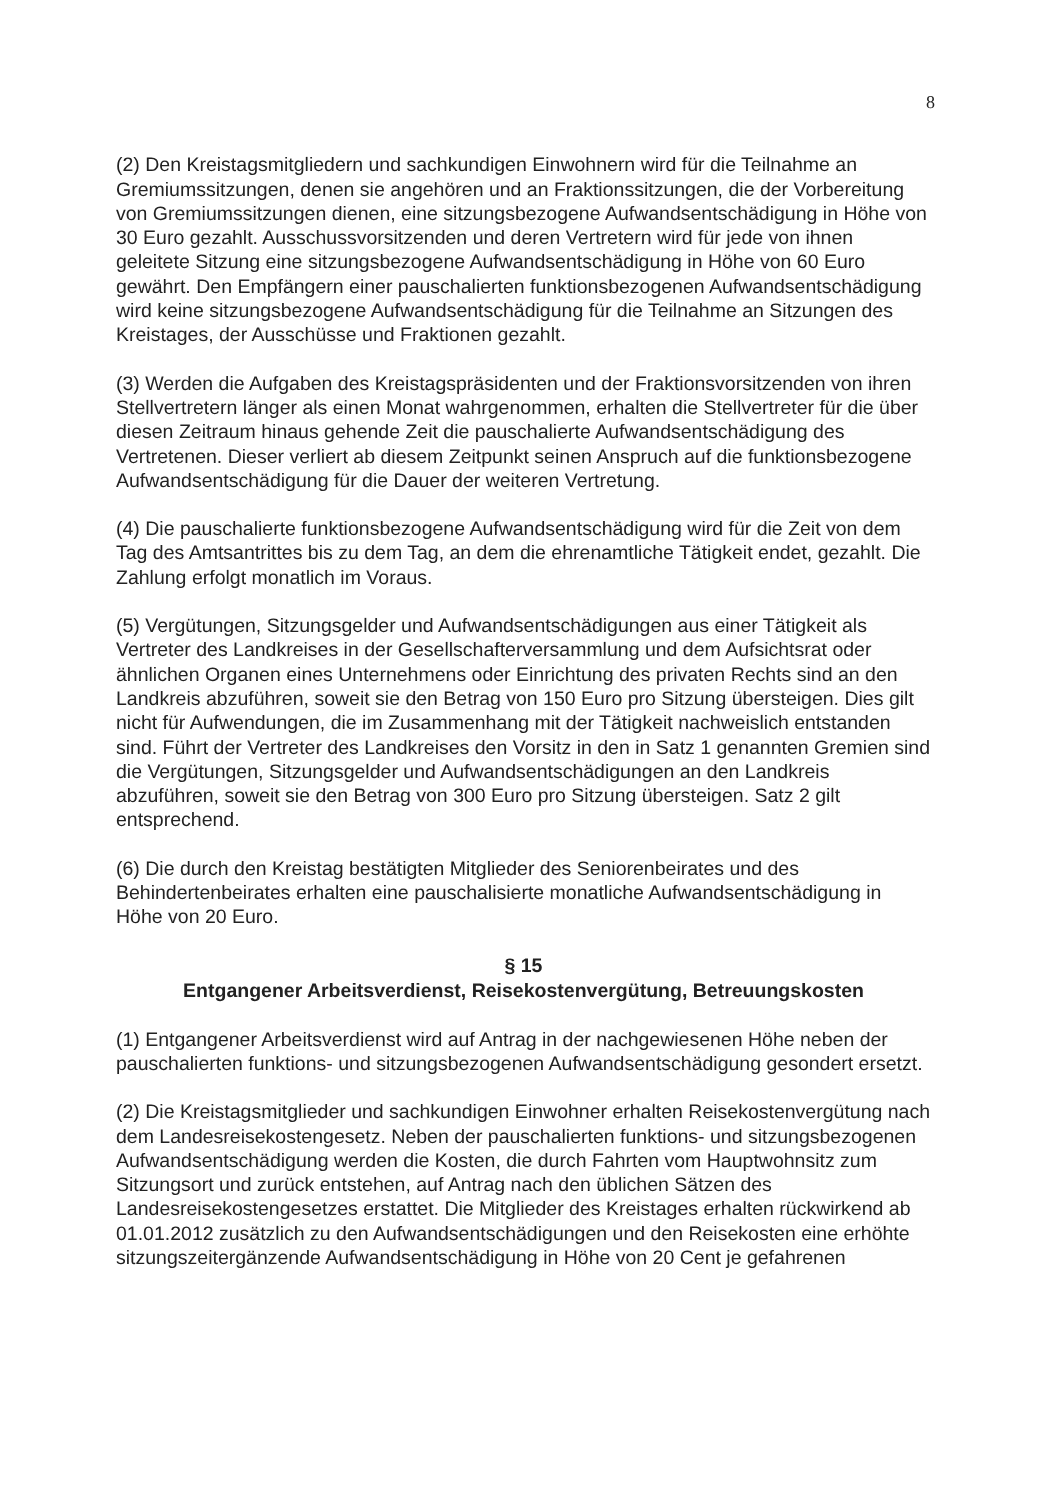8
(2) Den Kreistagsmitgliedern und sachkundigen Einwohnern wird für die Teilnahme an Gremiumssitzungen, denen sie angehören und an Fraktionssitzungen, die der Vorbereitung von Gremiumssitzungen dienen, eine sitzungsbezogene Aufwandsentschädigung in Höhe von 30 Euro gezahlt. Ausschussvorsitzenden und deren Vertretern wird für jede von ihnen geleitete Sitzung eine sitzungsbezogene Aufwandsentschädigung in Höhe von 60 Euro gewährt. Den Empfängern einer pauschalierten funktionsbezogenen Aufwandsentschädigung wird keine sitzungsbezogene Aufwandsentschädigung für die Teilnahme an Sitzungen des Kreistages, der Ausschüsse und Fraktionen gezahlt.
(3) Werden die Aufgaben des Kreistagspräsidenten und der Fraktionsvorsitzenden von ihren Stellvertretern länger als einen Monat wahrgenommen, erhalten die Stellvertreter für die über diesen Zeitraum hinaus gehende Zeit die pauschalierte Aufwandsentschädigung des Vertretenen. Dieser verliert ab diesem Zeitpunkt seinen Anspruch auf die funktionsbezogene Aufwandsentschädigung für die Dauer der weiteren Vertretung.
(4) Die pauschalierte funktionsbezogene Aufwandsentschädigung wird für die Zeit von dem Tag des Amtsantrittes bis zu dem Tag, an dem die ehrenamtliche Tätigkeit endet, gezahlt. Die Zahlung erfolgt monatlich im Voraus.
(5) Vergütungen, Sitzungsgelder und Aufwandsentschädigungen aus einer Tätigkeit als Vertreter des Landkreises in der Gesellschafterversammlung und dem Aufsichtsrat oder ähnlichen Organen eines Unternehmens oder Einrichtung des privaten Rechts sind an den Landkreis abzuführen, soweit sie den Betrag von 150 Euro pro Sitzung übersteigen. Dies gilt nicht für Aufwendungen, die im Zusammenhang mit der Tätigkeit nachweislich entstanden sind. Führt der Vertreter des Landkreises den Vorsitz in den in Satz 1 genannten Gremien sind die Vergütungen, Sitzungsgelder und Aufwandsentschädigungen an den Landkreis abzuführen, soweit sie den Betrag von 300 Euro pro Sitzung übersteigen. Satz 2 gilt entsprechend.
(6) Die durch den Kreistag bestätigten Mitglieder des Seniorenbeirates und des Behindertenbeirates erhalten eine pauschalisierte monatliche Aufwandsentschädigung in Höhe von 20 Euro.
§ 15
Entgangener Arbeitsverdienst, Reisekostenvergütung, Betreuungskosten
(1) Entgangener Arbeitsverdienst wird auf Antrag in der nachgewiesenen Höhe neben der pauschalierten funktions- und sitzungsbezogenen Aufwandsentschädigung gesondert ersetzt.
(2) Die Kreistagsmitglieder und sachkundigen Einwohner erhalten Reisekostenvergütung nach dem Landesreisekostengesetz. Neben der pauschalierten funktions- und sitzungsbezogenen Aufwandsentschädigung werden die Kosten, die durch Fahrten vom Hauptwohnsitz zum Sitzungsort und zurück entstehen, auf Antrag nach den üblichen Sätzen des Landesreisekostengesetzes erstattet. Die Mitglieder des Kreistages erhalten rückwirkend ab 01.01.2012 zusätzlich zu den Aufwandsentschädigungen und den Reisekosten eine erhöhte sitzungszeitergänzende Aufwandsentschädigung in Höhe von 20 Cent je gefahrenen